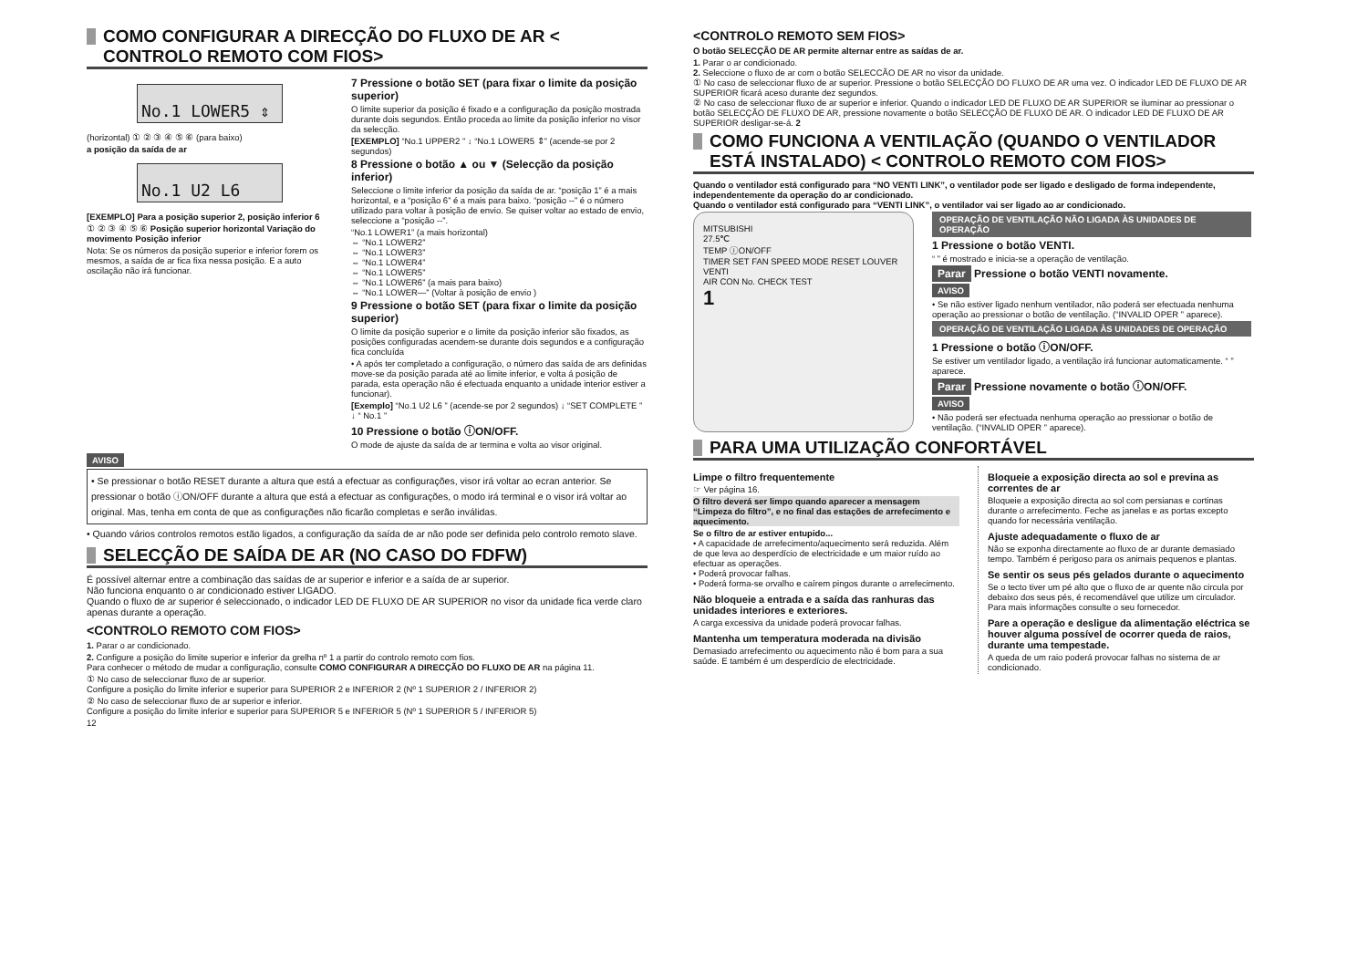COMO CONFIGURAR A DIRECÇÃO DO FLUXO DE AR < CONTROLO REMOTO COM FIOS>
No.1 LOWER5 ⇕
(horizontal) ① ② ③ ④ ⑤ ⑥ (para baixo)
a posição da saída de ar
No.1 U2 L6
[EXEMPLO] Para a posição superior 2, posição inferior 6
① ② ③ ④ ⑤ ⑥ Posição superior horizontal Variação do movimento Posição inferior
Nota: Se os números da posição superior e inferior forem os mesmos, a saída de ar fica fixa nessa posição. E a auto oscilação não irá funcionar.
7 Pressione o botão SET (para fixar o limite da posição superior)
O limite superior da posição é fixado e a configuração da posição mostrada durante dois segundos. Então proceda ao limite da posição inferior no visor da selecção.
[EXEMPLO] “No.1 UPPER2 ” ↓ “No.1 LOWER5 ⇕” (acende-se por 2 segundos)
8 Pressione o botão ▲ ou ▼ (Selecção da posição inferior)
Seleccione o limite inferior da posição da saída de ar. “posição 1” é a mais horizontal, e a “posição 6” é a mais para baixo. “posição --” é o número utilizado para voltar à posição de envio. Se quiser voltar ao estado de envio, seleccione a “posição --”.
“No.1 LOWER1” (a mais horizontal)
⇔ “No.1 LOWER2”
⇔ “No.1 LOWER3”
⇔ “No.1 LOWER4”
⇔ “No.1 LOWER5”
⇔ “No.1 LOWER6” (a mais para baixo)
⇔ “No.1 LOWER—” (Voltar à posição de envio )
9 Pressione o botão SET (para fixar o limite da posição superior)
O limite da posição superior e o limite da posição inferior são fixados, as posições configuradas acendem-se durante dois segundos e a configuração fica concluída
• A após ter completado a configuração, o número das saída de ars definidas move-se da posição parada até ao limite inferior, e volta á posição de parada, esta operação não é efectuada enquanto a unidade interior estiver a funcionar).
[Exemplo] “No.1 U2 L6 ” (acende-se por 2 segundos) ↓ “SET COMPLETE ” ↓ “ No.1 ”
10 Pressione o botão ⓘON/OFF.
O mode de ajuste da saída de ar termina e volta ao visor original.
AVISO
• Se pressionar o botão RESET durante a altura que está a efectuar as configurações, visor irá voltar ao ecran anterior. Se pressionar o botão ⓘON/OFF durante a altura que está a efectuar as configurações, o modo irá terminal e o visor irá voltar ao original. Mas, tenha em conta de que as configurações não ficarão completas e serão inválidas.
• Quando vários controlos remotos estão ligados, a configuração da saída de ar não pode ser definida pelo controlo remoto slave.
SELECÇÃO DE SAÍDA DE AR (NO CASO DO FDFW)
É possível alternar entre a combinação das saídas de ar superior e inferior e a saída de ar superior.
Não funciona enquanto o ar condicionado estiver LIGADO.
Quando o fluxo de ar superior é seleccionado, o indicador LED DE FLUXO DE AR SUPERIOR no visor da unidade fica verde claro apenas durante a operação.
<CONTROLO REMOTO COM FIOS>
1. Parar o ar condicionado.
2. Configure a posição do limite superior e inferior da grelha nº 1 a partir do controlo remoto com fios.
Para conhecer o método de mudar a configuração, consulte COMO CONFIGURAR A DIRECÇÃO DO FLUXO DE AR na página 11.
① No caso de seleccionar fluxo de ar superior.
Configure a posição do limite inferior e superior para SUPERIOR 2 e INFERIOR 2 (Nº 1 SUPERIOR 2 / INFERIOR 2)
② No caso de seleccionar fluxo de ar superior e inferior.
Configure a posição do limite inferior e superior para SUPERIOR 5 e INFERIOR 5 (Nº 1 SUPERIOR 5 / INFERIOR 5)
12
<CONTROLO REMOTO SEM FIOS>
O botão SELECÇÃO DE AR permite alternar entre as saídas de ar.
1. Parar o ar condicionado.
2. Seleccione o fluxo de ar com o botão SELECCÃO DE AR no visor da unidade.
① No caso de seleccionar fluxo de ar superior. Pressione o botão SELECÇÃO DO FLUXO DE AR uma vez. O indicador LED DE FLUXO DE AR SUPERIOR ficará aceso durante dez segundos.
② No caso de seleccionar fluxo de ar superior e inferior. Quando o indicador LED DE FLUXO DE AR SUPERIOR se iluminar ao pressionar o botão SELECÇÃO DE FLUXO DE AR, pressione novamente o botão SELECÇÃO DE FLUXO DE AR. O indicador LED DE FLUXO DE AR SUPERIOR desligar-se-á. 2
COMO FUNCIONA A VENTILAÇÃO (QUANDO O VENTILADOR ESTÁ INSTALADO) < CONTROLO REMOTO COM FIOS>
Quando o ventilador está configurado para “NO VENTI LINK”, o ventilador pode ser ligado e desligado de forma independente, independentemente da operação do ar condicionado.
Quando o ventilador está configurado para “VENTI LINK”, o ventilador vai ser ligado ao ar condicionado.
MITSUBISHI
27.5℃
TEMP ⓘON/OFF
TIMER SET FAN SPEED MODE RESET LOUVER VENTI
AIR CON No. CHECK TEST
1
OPERAÇÃO DE VENTILAÇÃO NÃO LIGADA ÀS UNIDADES DE OPERAÇÃO
1 Pressione o botão VENTI.
“ ” é mostrado e inicia-se a operação de ventilação.
Parar Pressione o botão VENTI novamente.
AVISO
• Se não estiver ligado nenhum ventilador, não poderá ser efectuada nenhuma operação ao pressionar o botão de ventilação. (“INVALID OPER ” aparece).
OPERAÇÃO DE VENTILAÇÃO LIGADA ÀS UNIDADES DE OPERAÇÃO
1 Pressione o botão ⓘON/OFF.
Se estiver um ventilador ligado, a ventilação irá funcionar automaticamente. “ ” aparece.
Parar Pressione novamente o botão ⓘON/OFF.
AVISO
• Não poderá ser efectuada nenhuma operação ao pressionar o botão de ventilação. (“INVALID OPER ” aparece).
PARA UMA UTILIZAÇÃO CONFORTÁVEL
Limpe o filtro frequentemente
☞ Ver página 16.
O filtro deverá ser limpo quando aparecer a mensagem “Limpeza do filtro”, e no final das estações de arrefecimento e aquecimento.
Se o filtro de ar estiver entupido...
• A capacidade de arrefecimento/aquecimento será reduzida. Além de que leva ao desperdício de electricidade e um maior ruído ao efectuar as operações.
• Poderá provocar falhas.
• Poderá forma-se orvalho e caírem pingos durante o arrefecimento.
Não bloqueie a entrada e a saída das ranhuras das unidades interiores e exteriores.
A carga excessiva da unidade poderá provocar falhas.
Mantenha um temperatura moderada na divisão
Demasiado arrefecimento ou aquecimento não é bom para a sua saúde. E também é um desperdício de electricidade.
Bloqueie a exposição directa ao sol e previna as correntes de ar
Bloqueie a exposição directa ao sol com persianas e cortinas durante o arrefecimento. Feche as janelas e as portas excepto quando for necessária ventilação.
Ajuste adequadamente o fluxo de ar
Não se exponha directamente ao fluxo de ar durante demasiado tempo. Também é perigoso para os animais pequenos e plantas.
Se sentir os seus pés gelados durante o aquecimento
Se o tecto tiver um pé alto que o fluxo de ar quente não circula por debaixo dos seus pés, é recomendável que utilize um circulador. Para mais informações consulte o seu fornecedor.
Pare a operação e desligue da alimentação eléctrica se houver alguma possível de ocorrer queda de raios, durante uma tempestade.
A queda de um raio poderá provocar falhas no sistema de ar condicionado.